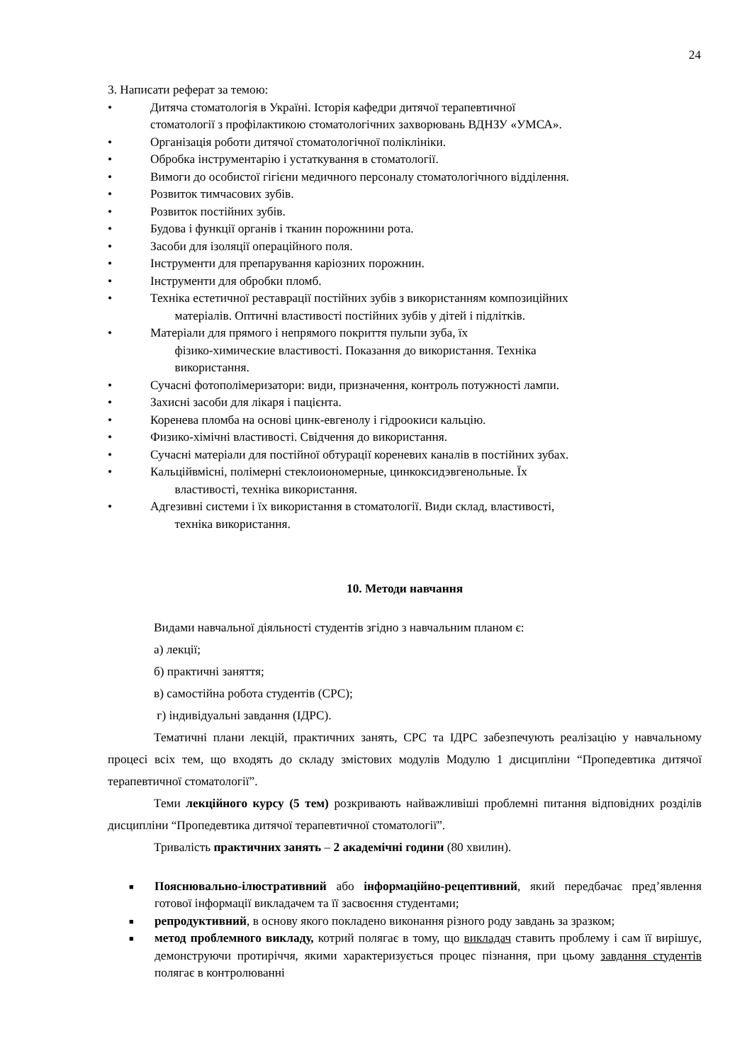24
3. Написати реферат за темою:
• Дитяча стоматологія в Україні. Історія кафедри дитячої терапевтичної
стоматології з профілактикою стоматологічних захворювань ВДНЗУ «УМСА».
• Організація роботи дитячої стоматологічної поліклініки.
• Обробка інструментарію і устаткування в стоматології.
• Вимоги до особистої гігієни медичного персоналу стоматологічного відділення.
• Розвиток тимчасових зубів.
• Розвиток постійних зубів.
• Будова і функції органів і тканин порожнини рота.
• Засоби для ізоляції операційного поля.
• Інструменти для препарування каріозних порожнин.
• Інструменти для обробки пломб.
• Техніка естетичної реставрації постійних зубів з використанням композиційних
матеріалів. Оптичні властивості постійних зубів у дітей і підлітків.
• Матеріали для прямого і непрямого покриття пульпи зуба, їх
фізико-химические властивості. Показання до використання. Техніка
використання.
• Сучасні фотополімеризатори: види, призначення, контроль потужності лампи.
• Захисні засоби для лікаря і пацієнта.
• Коренева пломба на основі цинк-евгенолу і гідроокиси кальцію.
• Физико-хімічні властивості. Свідчення до використання.
• Сучасні матеріали для постійної обтурації кореневих каналів в постійних зубах.
• Кальційвмісні, полімерні стеклоиономерные, цинкоксидэвгенольные. Їх
властивості, техніка використання.
• Адгезивні системи і їх використання в стоматології. Види склад, властивості,
техніка використання.
10. Методи навчання
Видами навчальної діяльності студентів згідно з навчальним планом є:
а) лекції;
б) практичні заняття;
в) самостійна робота студентів (СРС);
г) індивідуальні завдання (ІДРС).
Тематичні плани лекцій, практичних занять, СРС та ІДРС забезпечують реалізацію у навчальному процесі всіх тем, що входять до складу змістових модулів Модулю 1 дисципліни “Пропедевтика дитячої терапевтичної стоматології”.
Теми лекційного курсу (5 тем) розкривають найважливіші проблемні питання відповідних розділів дисципліни “Пропедевтика дитячої терапевтичної стоматології”.
Тривалість практичних занять – 2 академічні години (80 хвилин).
■ Пояснювально-ілюстративний або інформаційно-рецептивний, який передбачає пред’явлення готової інформації викладачем та її засвоєння студентами;
■ репродуктивний, в основу якого покладено виконання різного роду завдань за зразком;
■ метод проблемного викладу, котрий полягає в тому, що викладач ставить проблему і сам її вирішує, демонструючи протиріччя, якими характеризується процес пізнання, при цьому завдання студентів полягає в контролюванні